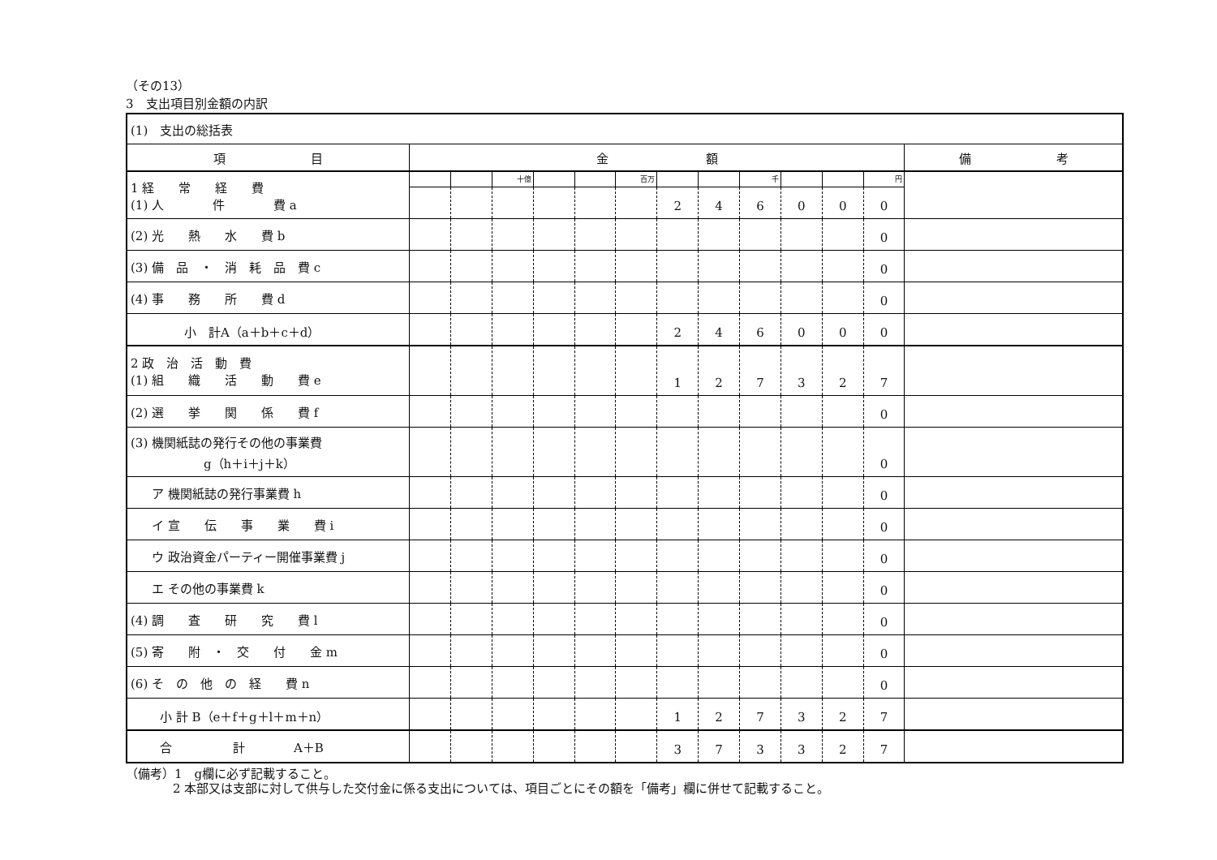（その13）
3　支出項目別金額の内訳
| (1) 支出の総括表 | | | | | | | | | | | | | |
| 項 目 | 金 額 | | | | | | | | | | | | 備 考 |
| 1 経 常 経 費 (1) 人 件 費 a | | | 十億 | | | 百万 | | | 千 | | | 円 | |
| | | | | | | | 2 | 4 | 6 | 0 | 0 | 0 | |
| (2) 光 熱 水 費 b | | | | | | | | | | | | 0 | |
| (3) 備 品 ・ 消 耗 品 費 c | | | | | | | | | | | | 0 | |
| (4) 事 務 所 費 d | | | | | | | | | | | | 0 | |
| 小 計A（a＋b＋c＋d） | | | | | | | 2 | 4 | 6 | 0 | 0 | 0 | |
| 2 政 治 活 動 費 (1) 組 織 活 動 費 e | | | | | | | 1 | 2 | 7 | 3 | 2 | 7 | |
| (2) 選 挙 関 係 費 f | | | | | | | | | | | | 0 | |
| (3) 機関紙誌の発行その他の事業費 g（h＋i＋j＋k） | | | | | | | | | | | | 0 | |
| ア 機関紙誌の発行事業費 h | | | | | | | | | | | | 0 | |
| イ 宣 伝 事 業 費 i | | | | | | | | | | | | 0 | |
| ウ 政治資金パーティー開催事業費 j | | | | | | | | | | | | 0 | |
| エ その他の事業費 k | | | | | | | | | | | | 0 | |
| (4) 調 査 研 究 費 l | | | | | | | | | | | | 0 | |
| (5) 寄 附 ・ 交 付 金 m | | | | | | | | | | | | 0 | |
| (6) そ の 他 の 経 費 n | | | | | | | | | | | | 0 | |
| 小 計 B（e＋f＋g＋l＋m＋n） | | | | | | | 1 | 2 | 7 | 3 | 2 | 7 | |
| 合 計 A＋B | | | | | | | 3 | 7 | 3 | 3 | 2 | 7 | |
（備考）1　g欄に必ず記載すること。
2 本部又は支部に対して供与した交付金に係る支出については、項目ごとにその額を「備考」欄に併せて記載すること。